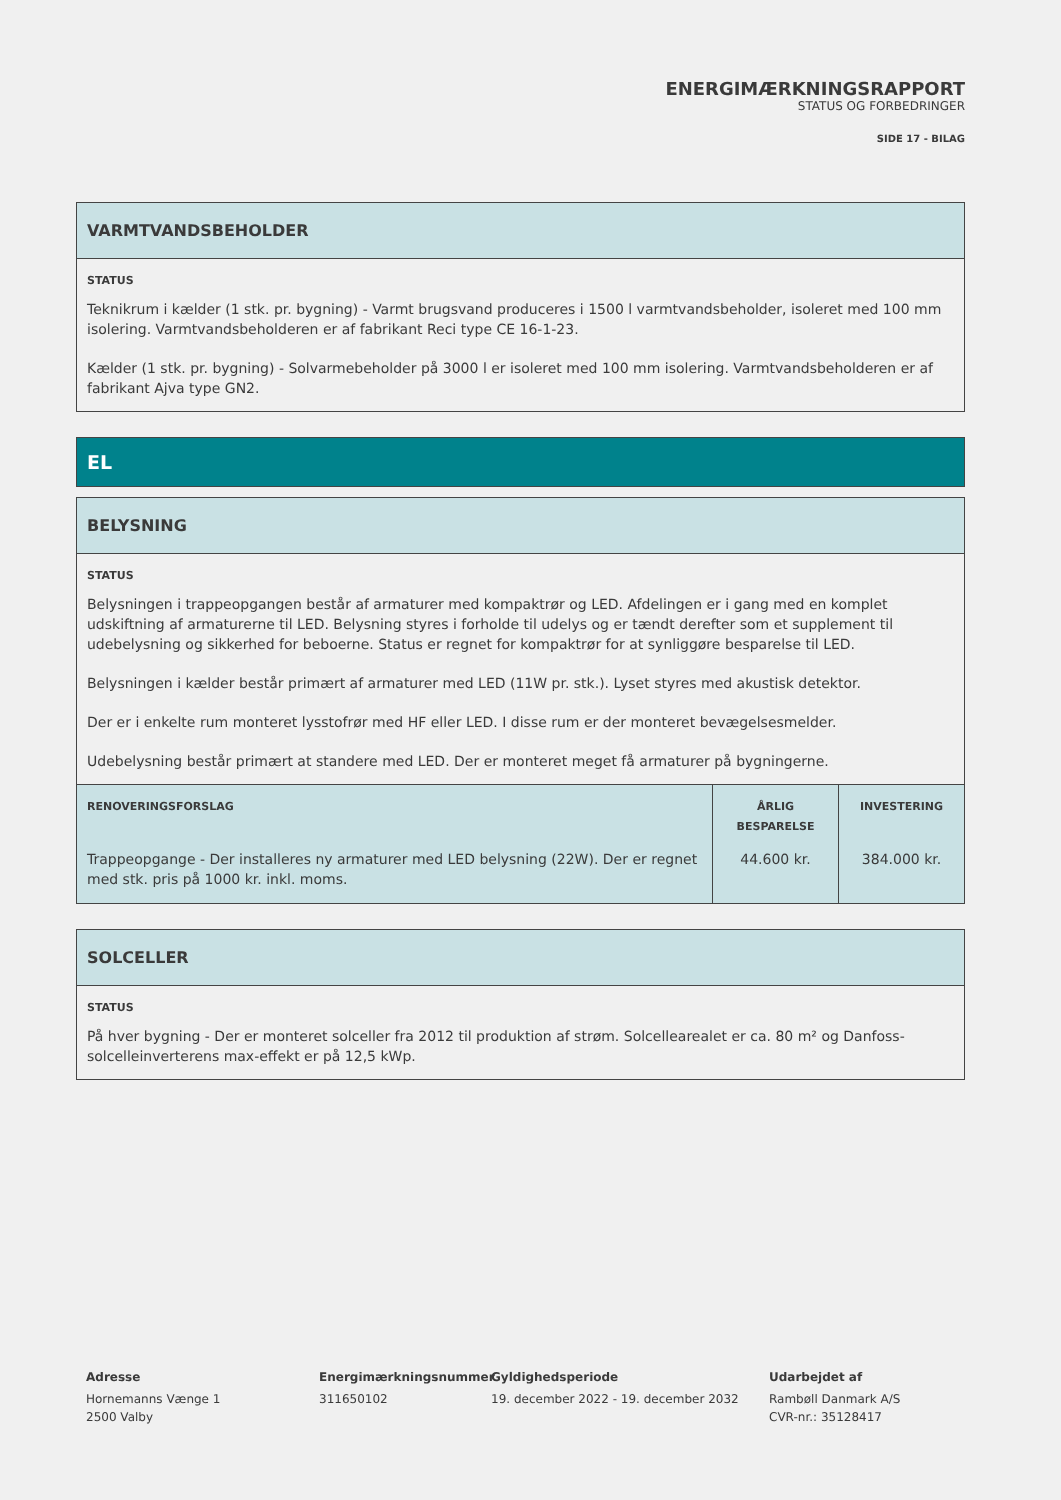ENERGIMÆRKNINGSRAPPORT
STATUS OG FORBEDRINGER
SIDE 17 - BILAG
VARMTVANDSBEHOLDER
STATUS
Teknikrum i kælder (1 stk. pr. bygning) - Varmt brugsvand produceres i 1500 l varmtvandsbeholder, isoleret med 100 mm isolering. Varmtvandsbeholderen er af fabrikant Reci type CE 16-1-23.
Kælder (1 stk. pr. bygning) - Solvarmebeholder på 3000 l er isoleret med 100 mm isolering. Varmtvandsbeholderen er af fabrikant Ajva type GN2.
EL
BELYSNING
STATUS
Belysningen i trappeopgangen består af armaturer med kompaktrør og LED. Afdelingen er i gang med en komplet udskiftning af armaturerne til LED. Belysning styres i forholde til udelys og er tændt derefter som et supplement til udebelysning og sikkerhed for beboerne. Status er regnet for kompaktrør for at synliggøre besparelse til LED.
Belysningen i kælder består primært af armaturer med LED (11W pr. stk.). Lyset styres med akustisk detektor.
Der er i enkelte rum monteret lysstofrør med HF eller LED. I disse rum er der monteret bevægelsesmelder.
Udebelysning består primært at standere med LED. Der er monteret meget få armaturer på bygningerne.
| RENOVERINGSFORSLAG | ÅRLIG BESPARELSE | INVESTERING |
| --- | --- | --- |
| Trappeopgange - Der installeres ny armaturer med LED belysning (22W). Der er regnet med stk. pris på 1000 kr. inkl. moms. | 44.600 kr. | 384.000 kr. |
SOLCELLER
STATUS
På hver bygning - Der er monteret solceller fra 2012 til produktion af strøm. Solcellearealet er ca. 80 m² og Danfoss-solcelleinverterens max-effekt er på 12,5 kWp.
Adresse
Hornemanns Vænge 1
2500 Valby
Energimærkningsnummer
311650102
Gyldighedsperiode
19. december 2022 - 19. december 2032
Udarbejdet af
Rambøll Danmark A/S
CVR-nr.: 35128417